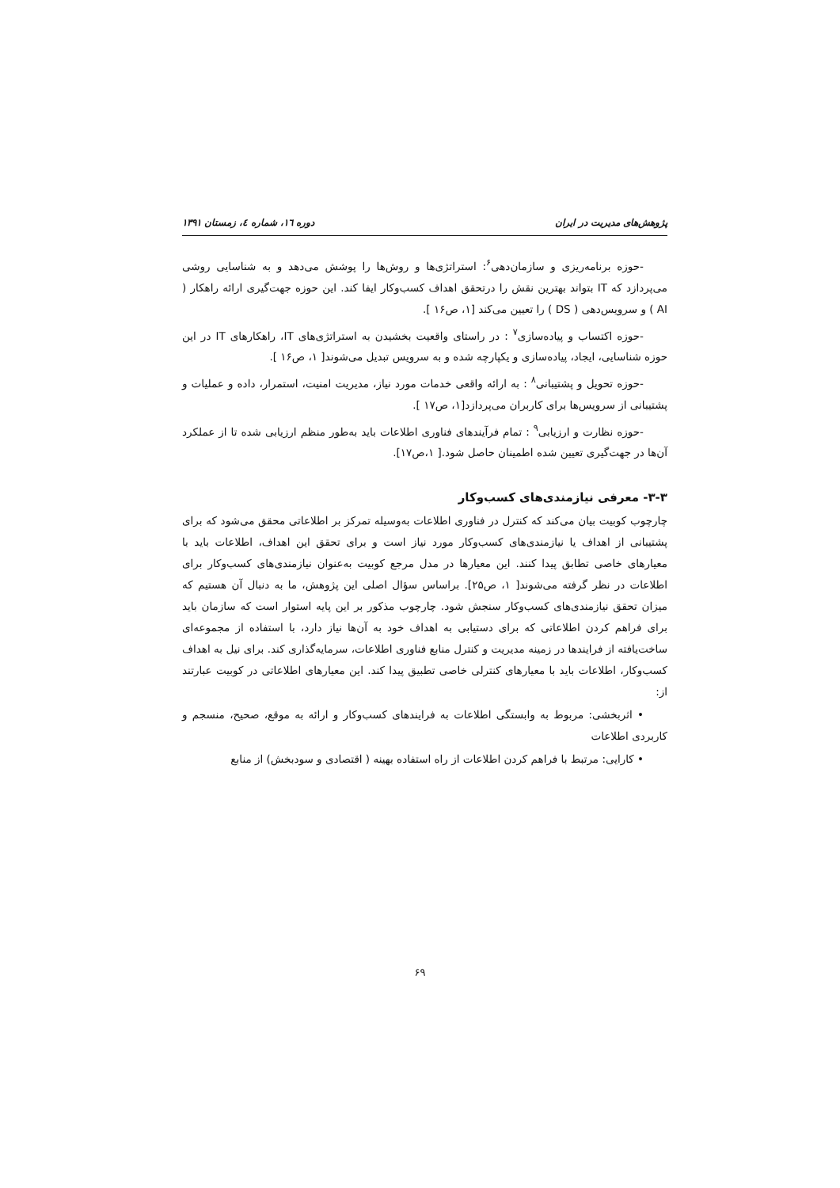پژوهش‌های مدیریت در ایران دوره ١٦، شماره ٤، زمستان ١٣٩١
-حوزه برنامه‌ریزی و سازمان‌دهی<sup>۶</sup>: استراتژی‌ها و روش‌ها را پوشش می‌دهد و به شناسایی روشی می‌پردازد که IT بتواند بهترین نقش را درتحقق اهداف کسب‌وکار ایفا کند. این حوزه جهت‌گیری ارائه راهکار ( AI ) و سرویس‌دهی ( DS ) را تعیین می‌کند [۱، ص۱۶ ].
-حوزه اکتساب و پیاده‌سازی<sup>۷</sup> : در راستای واقعیت بخشیدن به استراتژی‌های IT، راهکارهای IT در این حوزه شناسایی، ایجاد، پیاده‌سازی و یکپارچه شده و به سرویس تبدیل می‌شوند[ ۱، ص۱۶ ].
-حوزه تحویل و پشتیبانی<sup>۸</sup> : به ارائه واقعی خدمات مورد نیاز، مدیریت امنیت، استمرار، داده و عملیات و پشتیبانی از سرویس‌ها برای کاربران می‌پردازد[۱، ص۱۷ ].
-حوزه نظارت و ارزیابی<sup>۹</sup> : تمام فرآیندهای فناوری اطلاعات باید به‌طور منظم ارزیابی شده تا از عملکرد آن‌ها در جهت‌گیری تعیین شده اطمینان حاصل شود.[ ۱،ص۱۷].
۳-۳- معرفی نیازمندی‌های کسب‌وکار
چارچوب کوبیت بیان می‌کند که کنترل در فناوری اطلاعات به‌وسیله تمرکز بر اطلاعاتی محقق می‌شود که برای پشتیبانی از اهداف یا نیازمندی‌های کسب‌وکار مورد نیاز است و برای تحقق این اهداف، اطلاعات باید با معیارهای خاصی تطابق پیدا کنند. این معیارها در مدل مرجع کوبیت به‌عنوان نیازمندی‌های کسب‌وکار برای اطلاعات در نظر گرفته می‌شوند[ ۱، ص۲۵]. براساس سؤال اصلی این پژوهش، ما به دنبال آن هستیم که میزان تحقق نیازمندی‌های کسب‌وکار سنجش شود. چارچوب مذکور بر این پایه استوار است که سازمان باید برای فراهم کردن اطلاعاتی که برای دستیابی به اهداف خود به آن‌ها نیاز دارد، با استفاده از مجموعه‌ای ساخت‌یافته از فرایندها در زمینه مدیریت و کنترل منابع فناوری اطلاعات، سرمایه‌گذاری کند. برای نیل به اهداف کسب‌وکار، اطلاعات باید با معیارهای کنترلی خاصی تطبیق پیدا کند. این معیارهای اطلاعاتی در کوبیت عبارتند از:
• اثربخشی: مربوط به وابستگی اطلاعات به فرایندهای کسب‌وکار و ارائه به موقع، صحیح، منسجم و کاربردی اطلاعات
• کارایی: مرتبط با فراهم کردن اطلاعات از راه استفاده بهینه ( اقتصادی و سودبخش) از منابع
۶۹